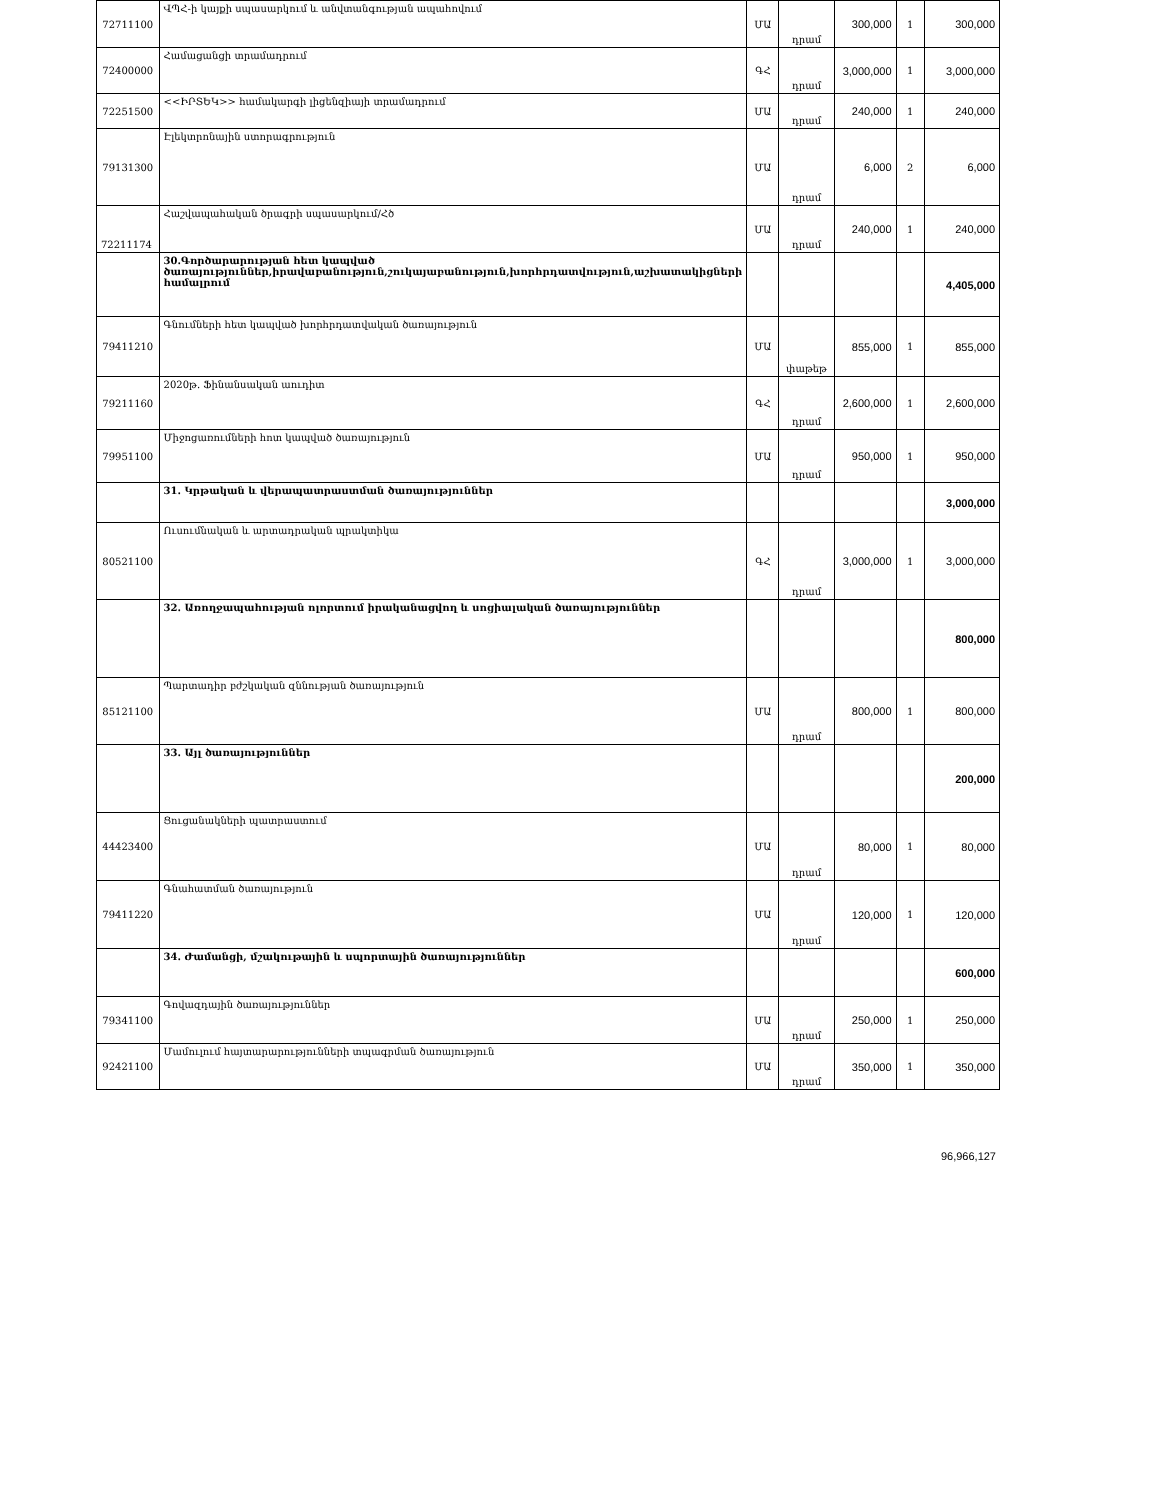| 72711100 | ՎՊՀ-ի կայքի սպասարկում և անվտանգության ապահովում | ՄԱ | դրամ | 300,000 | 1 | 300,000 |
| 72400000 | Համացանցի տրամադրում | ԳՀ | դրամ | 3,000,000 | 1 | 3,000,000 |
| 72251500 | <<ԻՐՏԵԿ>> համակարգի լիցենզիայի տրամադրում | ՄԱ | դրամ | 240,000 | 1 | 240,000 |
| 79131300 | Էլեկտրոնային ստորագրություն | ՄԱ | դրամ | 6,000 | 2 | 6,000 |
| 72211174 | Հաշվապահական ծրագրի սպասարկում/Հծ | ՄԱ | դրամ | 240,000 | 1 | 240,000 |
| | 30.Գործարարության հետ կապված ծառայություններ,իրավաբանություն,շուկայաբանություն,խորհրդատվություն,աշխատակիցների համալրում | | | | | 4,405,000 |
| 79411210 | Գնումների հետ կապված խորհրդատվական ծառայություն | ՄԱ | փաթեթ | 855,000 | 1 | 855,000 |
| 79211160 | 2020թ. Ֆինանսական աուդիտ | ԳՀ | դրամ | 2,600,000 | 1 | 2,600,000 |
| 79951100 | Միջոցառումների հոտ կապված ծառայություն | ՄԱ | դրամ | 950,000 | 1 | 950,000 |
| | 31. Կրթական և վերապատրաստման ծառայություններ | | | | | 3,000,000 |
| 80521100 | Ուսումնական և արտադրական պրակտիկա | ԳՀ | դրամ | 3,000,000 | 1 | 3,000,000 |
| | 32. Առողջապահության ոլորտում իրականացվող և սոցիալական ծառայություններ | | | | | 800,000 |
| 85121100 | Պարտադիր բժշկական զննության ծառայություն | ՄԱ | դրամ | 800,000 | 1 | 800,000 |
| | 33. Այլ ծառայություններ | | | | | 200,000 |
| 44423400 | Ցուցանակների պատրաստում | ՄԱ | դրամ | 80,000 | 1 | 80,000 |
| 79411220 | Գնահատման ծառայություն | ՄԱ | դրամ | 120,000 | 1 | 120,000 |
| | 34. Ժամանցի, մշակութային և սպորտային ծառայություններ | | | | | 600,000 |
| 79341100 | Գովազդային ծառայություններ | ՄԱ | դրամ | 250,000 | 1 | 250,000 |
| 92421100 | Մամուլում հայտարարությունների տպագրման ծառայություն | ՄԱ | դրամ | 350,000 | 1 | 350,000 |
96,966,127